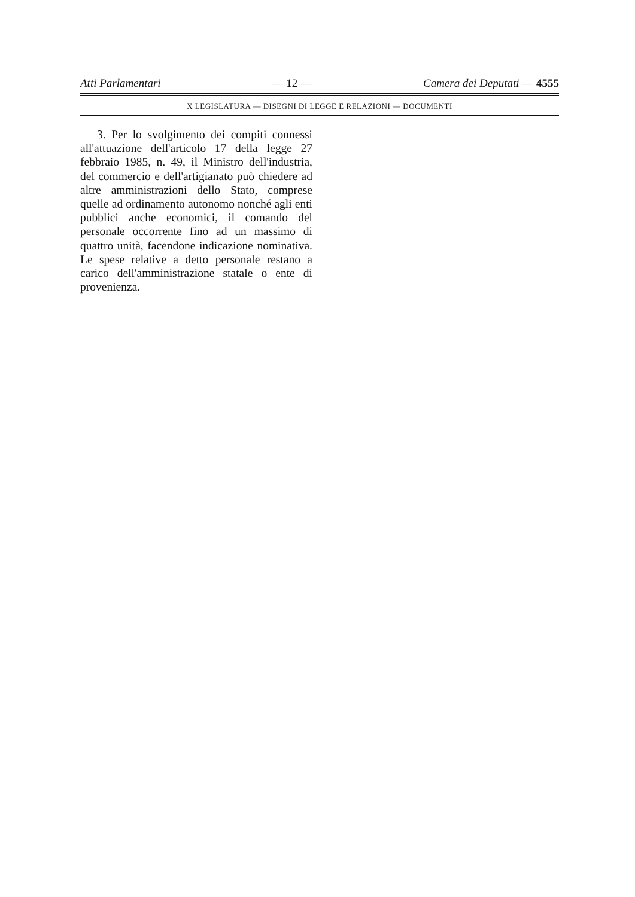Atti Parlamentari — 12 — Camera dei Deputati — 4555
X LEGISLATURA — DISEGNI DI LEGGE E RELAZIONI — DOCUMENTI
3. Per lo svolgimento dei compiti connessi all'attuazione dell'articolo 17 della legge 27 febbraio 1985, n. 49, il Ministro dell'industria, del commercio e dell'artigianato può chiedere ad altre amministrazioni dello Stato, comprese quelle ad ordinamento autonomo nonché agli enti pubblici anche economici, il comando del personale occorrente fino ad un massimo di quattro unità, facendone indicazione nominativa. Le spese relative a detto personale restano a carico dell'amministrazione statale o ente di provenienza.